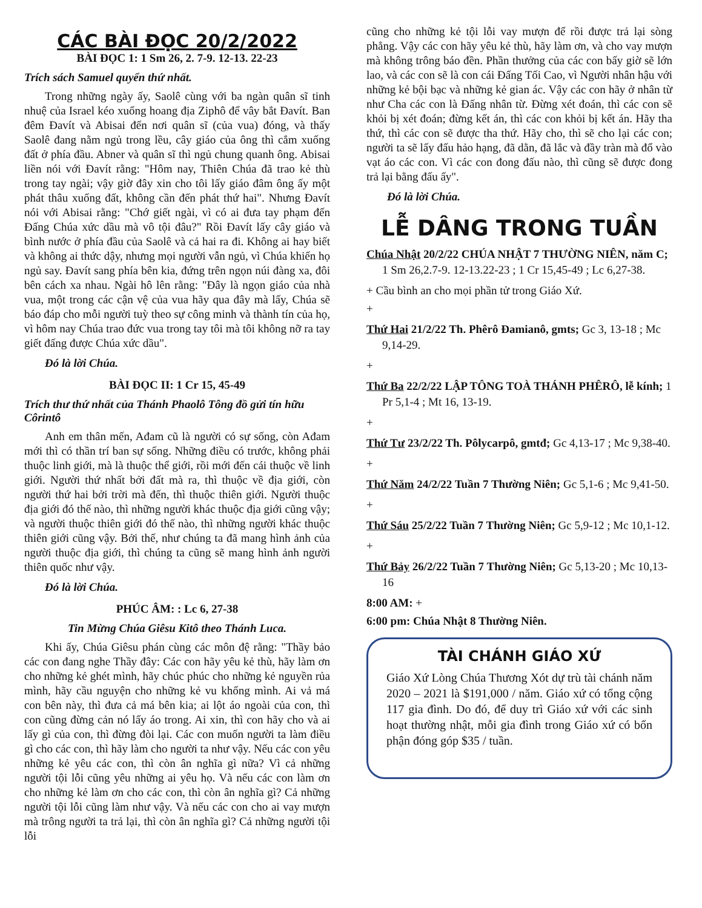CÁC BÀI ĐỌC 20/2/2022
BÀI ĐỌC 1: 1 Sm 26, 2. 7-9. 12-13. 22-23
Trích sách Samuel quyển thứ nhất.
Trong những ngày ấy, Saolê cùng với ba ngàn quân sĩ tinh nhuệ của Israel kéo xuống hoang địa Ziphô để vây bắt Đavít. Ban đêm Đavít và Abisai đến nơi quân sĩ (của vua) đóng, và thấy Saolê đang nằm ngủ trong lều, cây giáo của ông thì cắm xuống đất ở phía đầu. Abner và quân sĩ thì ngủ chung quanh ông. Abisai liền nói với Đavít rằng: "Hôm nay, Thiên Chúa đã trao kẻ thù trong tay ngài; vậy giờ đây xin cho tôi lấy giáo đâm ông ấy một phát thâu xuống đất, không cần đến phát thứ hai". Nhưng Đavít nói với Abisai rằng: "Chớ giết ngài, vì có ai đưa tay phạm đến Đấng Chúa xức dầu mà vô tội đâu?" Rồi Đavít lấy cây giáo và bình nước ở phía đầu của Saolê và cả hai ra đi. Không ai hay biết và không ai thức dậy, nhưng mọi người vẫn ngủ, vì Chúa khiến họ ngủ say. Đavít sang phía bên kia, đứng trên ngọn núi đàng xa, đôi bên cách xa nhau. Ngài hô lên rằng: "Đây là ngọn giáo của nhà vua, một trong các cận vệ của vua hãy qua đây mà lấy, Chúa sẽ báo đáp cho mỗi người tuỳ theo sự công minh và thành tín của họ, vì hôm nay Chúa trao đức vua trong tay tôi mà tôi không nỡ ra tay giết đấng được Chúa xức dầu".
Đó là lời Chúa.
BÀI ĐỌC II: 1 Cr 15, 45-49
Trích thư thứ nhất của Thánh Phaolô Tông đồ gửi tín hữu Côrintô
Anh em thân mến, Ađam cũ là người có sự sống, còn Ađam mới thì có thần trí ban sự sống. Những điều có trước, không phải thuộc linh giới, mà là thuộc thể giới, rồi mới đến cái thuộc về linh giới. Người thứ nhất bởi đất mà ra, thì thuộc về địa giới, còn người thứ hai bởi trời mà đến, thì thuộc thiên giới. Người thuộc địa giới đó thế nào, thì những người khác thuộc địa giới cũng vậy; và người thuộc thiên giới đó thế nào, thì những người khác thuộc thiên giới cũng vậy. Bởi thế, như chúng ta đã mang hình ảnh của người thuộc địa giới, thì chúng ta cũng sẽ mang hình ảnh người thiên quốc như vậy.
Đó là lời Chúa.
PHÚC ÂM: : Lc 6, 27-38
Tin Mừng Chúa Giêsu Kitô theo Thánh Luca.
Khi ấy, Chúa Giêsu phán cùng các môn đệ rằng: "Thầy bảo các con đang nghe Thầy đây: Các con hãy yêu kẻ thù, hãy làm ơn cho những kẻ ghét mình, hãy chúc phúc cho những kẻ nguyền rủa mình, hãy cầu nguyện cho những kẻ vu khống mình. Ai vả má con bên này, thì đưa cả má bên kia; ai lột áo ngoài của con, thì con cũng đừng cản nó lấy áo trong. Ai xin, thì con hãy cho và ai lấy gì của con, thì đừng đòi lại. Các con muốn người ta làm điều gì cho các con, thì hãy làm cho người ta như vậy. Nếu các con yêu những kẻ yêu các con, thì còn ân nghĩa gì nữa? Vì cả những người tội lỗi cũng yêu những ai yêu họ. Và nếu các con làm ơn cho những kẻ làm ơn cho các con, thì còn ân nghĩa gì? Cả những người tội lỗi cũng làm như vậy. Và nếu các con cho ai vay mượn mà trông người ta trả lại, thì còn ân nghĩa gì? Cả những người tội lỗi
cũng cho những kẻ tội lỗi vay mượn để rồi được trả lại sòng phẳng. Vậy các con hãy yêu kẻ thù, hãy làm ơn, và cho vay mượn mà không trông báo đền. Phần thưởng của các con bấy giờ sẽ lớn lao, và các con sẽ là con cái Đấng Tối Cao, vì Người nhân hậu với những kẻ bội bạc và những kẻ gian ác. Vậy các con hãy ở nhân từ như Cha các con là Đấng nhân từ. Đừng xét đoán, thì các con sẽ khỏi bị xét đoán; đừng kết án, thì các con khỏi bị kết án. Hãy tha thứ, thì các con sẽ được tha thứ. Hãy cho, thì sẽ cho lại các con; người ta sẽ lấy đấu hảo hạng, đã dằn, đã lắc và đầy tràn mà đổ vào vạt áo các con. Vì các con đong đấu nào, thì cũng sẽ được đong trả lại bằng đấu ấy".
Đó là lời Chúa.
LỄ DÂNG TRONG TUẦN
Chúa Nhật 20/2/22 CHÚA NHẬT 7 THƯỜNG NIÊN, năm C; 1 Sm 26,2.7-9. 12-13.22-23 ; 1 Cr 15,45-49 ; Lc 6,27-38.
+ Cầu bình an cho mọi phần tử trong Giáo Xứ.
+
Thứ Hai 21/2/22 Th. Phêrô Đamianô, gmts; Gc 3, 13-18 ; Mc 9,14-29.
+
Thứ Ba 22/2/22 LẬP TÔNG TOÀ THÁNH PHÊRÔ, lễ kính; 1 Pr 5,1-4 ; Mt 16, 13-19.
+
Thứ Tư 23/2/22 Th. Pôlycarpô, gmtđ; Gc 4,13-17 ; Mc 9,38-40.
+
Thứ Năm 24/2/22 Tuần 7 Thường Niên; Gc 5,1-6 ; Mc 9,41-50.
+
Thứ Sáu 25/2/22 Tuần 7 Thường Niên; Gc 5,9-12 ; Mc 10,1-12.
+
Thứ Bảy 26/2/22 Tuần 7 Thường Niên; Gc 5,13-20 ; Mc 10,13-16
8:00 AM: +
6:00 pm: Chúa Nhật 8 Thường Niên.
TÀI CHÁNH GIÁO XỨ
Giáo Xứ Lòng Chúa Thương Xót dự trù tài chánh năm 2020 – 2021 là $191,000 / năm. Giáo xứ có tổng cộng 117 gia đình. Do đó, để duy trì Giáo xứ với các sinh hoạt thường nhật, mỗi gia đình trong Giáo xứ có bổn phận đóng góp $35 / tuần.